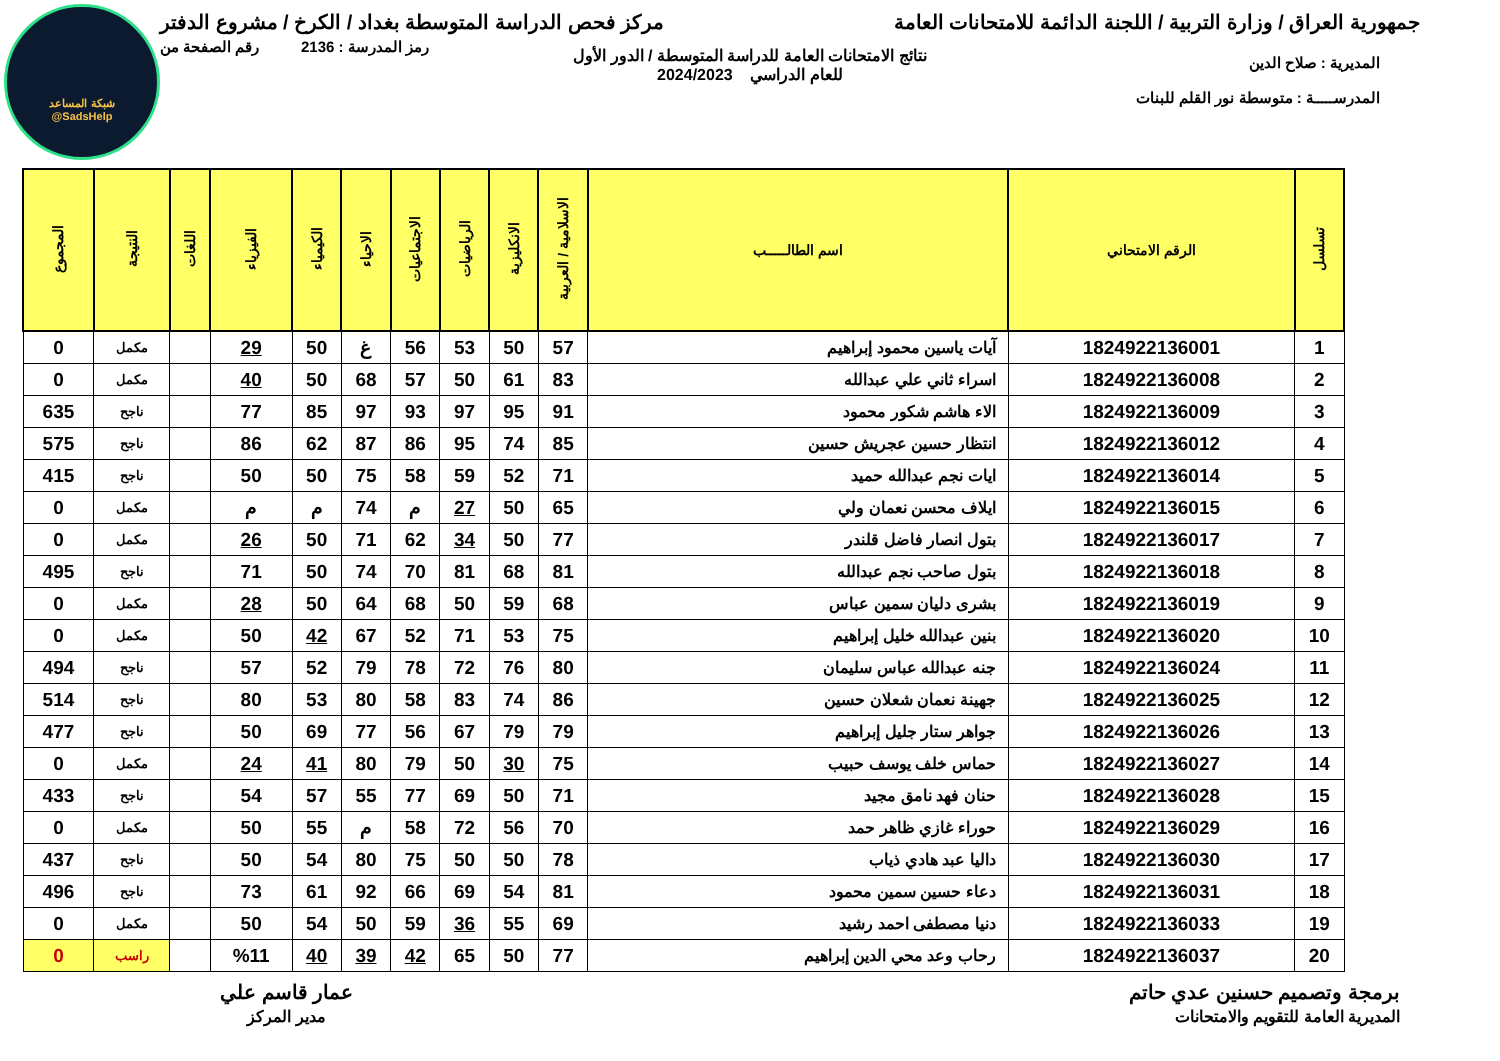شبكة المساعد
@SadsHelp
جمهورية العراق / وزارة التربية / اللجنة الدائمة للامتحانات العامة مركز فحص الدراسة المتوسطة بغداد / الكرخ / مشروع الدفتر
رمز المدرسة : 2136 رقم الصفحة من
نتائج الامتحانات العامة للدراسة المتوسطة / الدور الأول
للعام الدراسي 2024/2023
المديرية : صلاح الدين
المدرســـــة : متوسطة نور القلم للبنات
| تسلسل | الرقم الامتحاني | اسم الطالـــــب | الاسلامية / العربية | الانكليزية | الرياضيات | الاجتماعيات | الاحياء | الكيمياء | الفيزياء | اللغات | النتيجة | المجموع |
| --- | --- | --- | --- | --- | --- | --- | --- | --- | --- | --- | --- | --- |
| 1 | 1824922136001 | آيات ياسين محمود إبراهيم | 57 | 50 | 53 | 56 | غ | 50 | 29 | | مكمل | 0 |
| 2 | 1824922136008 | اسراء ثاني علي عبدالله | 83 | 61 | 50 | 57 | 68 | 50 | 40 | | مكمل | 0 |
| 3 | 1824922136009 | الاء هاشم شكور محمود | 91 | 95 | 97 | 93 | 97 | 85 | 77 | | ناجح | 635 |
| 4 | 1824922136012 | انتظار حسين عجريش حسين | 85 | 74 | 95 | 86 | 87 | 62 | 86 | | ناجح | 575 |
| 5 | 1824922136014 | ايات نجم عبدالله حميد | 71 | 52 | 59 | 58 | 75 | 50 | 50 | | ناجح | 415 |
| 6 | 1824922136015 | ايلاف محسن نعمان ولي | 65 | 50 | 27 | م | 74 | م | م | | مكمل | 0 |
| 7 | 1824922136017 | بتول انصار فاضل قلندر | 77 | 50 | 34 | 62 | 71 | 50 | 26 | | مكمل | 0 |
| 8 | 1824922136018 | بتول صاحب نجم عبدالله | 81 | 68 | 81 | 70 | 74 | 50 | 71 | | ناجح | 495 |
| 9 | 1824922136019 | بشرى دليان سمين عباس | 68 | 59 | 50 | 68 | 64 | 50 | 28 | | مكمل | 0 |
| 10 | 1824922136020 | بنين عبدالله خليل إبراهيم | 75 | 53 | 71 | 52 | 67 | 42 | 50 | | مكمل | 0 |
| 11 | 1824922136024 | جنه عبدالله عباس سليمان | 80 | 76 | 72 | 78 | 79 | 52 | 57 | | ناجح | 494 |
| 12 | 1824922136025 | جهينة نعمان شعلان حسين | 86 | 74 | 83 | 58 | 80 | 53 | 80 | | ناجح | 514 |
| 13 | 1824922136026 | جواهر ستار جليل إبراهيم | 79 | 79 | 67 | 56 | 77 | 69 | 50 | | ناجح | 477 |
| 14 | 1824922136027 | حماس خلف يوسف حبيب | 75 | 30 | 50 | 79 | 80 | 41 | 24 | | مكمل | 0 |
| 15 | 1824922136028 | حنان فهد نامق مجيد | 71 | 50 | 69 | 77 | 55 | 57 | 54 | | ناجح | 433 |
| 16 | 1824922136029 | حوراء غازي ظاهر حمد | 70 | 56 | 72 | 58 | م | 55 | 50 | | مكمل | 0 |
| 17 | 1824922136030 | داليا عبد هادي ذياب | 78 | 50 | 50 | 75 | 80 | 54 | 50 | | ناجح | 437 |
| 18 | 1824922136031 | دعاء حسين سمين محمود | 81 | 54 | 69 | 66 | 92 | 61 | 73 | | ناجح | 496 |
| 19 | 1824922136033 | دنيا مصطفى احمد رشيد | 69 | 55 | 36 | 59 | 50 | 54 | 50 | | مكمل | 0 |
| 20 | 1824922136037 | رحاب وعد محي الدين إبراهيم | 77 | 50 | 65 | 42 | 39 | 40 | %11 | | راسب | 0 |
برمجة وتصميم حسنين عدي حاتم
المديرية العامة للتقويم والامتحانات
عمار قاسم علي
مدير المركز